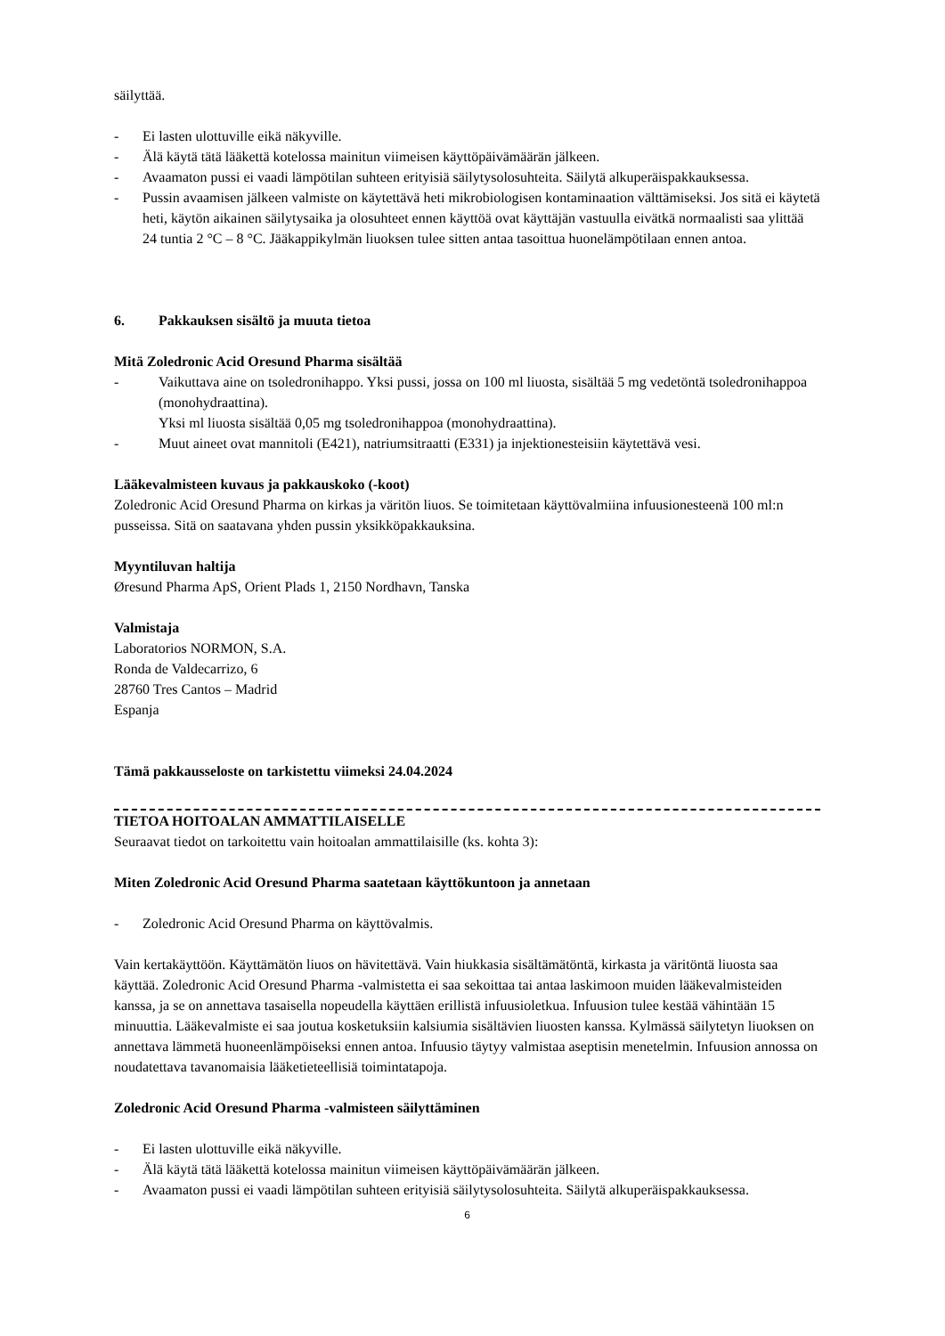säilyttää.
- Ei lasten ulottuville eikä näkyville.
- Älä käytä tätä lääkettä kotelossa mainitun viimeisen käyttöpäivämäärän jälkeen.
- Avaamaton pussi ei vaadi lämpötilan suhteen erityisiä säilytysolosuhteita. Säilytä alkuperäispakkauksessa.
- Pussin avaamisen jälkeen valmiste on käytettävä heti mikrobiologisen kontaminaation välttämiseksi. Jos sitä ei käytetä heti, käytön aikainen säilytysaika ja olosuhteet ennen käyttöä ovat käyttäjän vastuulla eivätkä normaalisti saa ylittää 24 tuntia 2 °C – 8 °C. Jääkappikylmän liuoksen tulee sitten antaa tasoittua huonelämpötilaan ennen antoa.
6. Pakkauksen sisältö ja muuta tietoa
Mitä Zoledronic Acid Oresund Pharma sisältää
- Vaikuttava aine on tsoledronihappo. Yksi pussi, jossa on 100 ml liuosta, sisältää 5 mg vedetöntä tsoledronihappoa (monohydraattina).
Yksi ml liuosta sisältää 0,05 mg tsoledronihappoa (monohydraattina).
- Muut aineet ovat mannitoli (E421), natriumsitraatti (E331) ja injektionesteisiin käytettävä vesi.
Lääkevalmisteen kuvaus ja pakkauskoko (-koot)
Zoledronic Acid Oresund Pharma on kirkas ja väritön liuos. Se toimitetaan käyttövalmiina infuusionesteenä 100 ml:n pusseissa. Sitä on saatavana yhden pussin yksikköpakkauksina.
Myyntiluvan haltija
Øresund Pharma ApS, Orient Plads 1, 2150 Nordhavn, Tanska
Valmistaja
Laboratorios NORMON, S.A.
Ronda de Valdecarrizo, 6
28760 Tres Cantos – Madrid
Espanja
Tämä pakkausseloste on tarkistettu viimeksi 24.04.2024
TIETOA HOITOALAN AMMATTILAISELLE
Seuraavat tiedot on tarkoitettu vain hoitoalan ammattilaisille (ks. kohta 3):
Miten Zoledronic Acid Oresund Pharma saatetaan käyttökuntoon ja annetaan
- Zoledronic Acid Oresund Pharma on käyttövalmis.
Vain kertakäyttöön. Käyttämätön liuos on hävitettävä. Vain hiukkasia sisältämätöntä, kirkasta ja väritöntä liuosta saa käyttää. Zoledronic Acid Oresund Pharma -valmistetta ei saa sekoittaa tai antaa laskimoon muiden lääkevalmisteiden kanssa, ja se on annettava tasaisella nopeudella käyttäen erillistä infuusioletkua. Infuusion tulee kestää vähintään 15 minuuttia. Lääkevalmiste ei saa joutua kosketuksiin kalsiumia sisältävien liuosten kanssa. Kylmässä säilytetyn liuoksen on annettava lämmetä huoneenlämpöiseksi ennen antoa. Infuusio täytyy valmistaa aseptisin menetelmin. Infuusion annossa on noudatettava tavanomaisia lääketieteellisiä toimintatapoja.
Zoledronic Acid Oresund Pharma -valmisteen säilyttäminen
- Ei lasten ulottuville eikä näkyville.
- Älä käytä tätä lääkettä kotelossa mainitun viimeisen käyttöpäivämäärän jälkeen.
- Avaamaton pussi ei vaadi lämpötilan suhteen erityisiä säilytysolosuhteita. Säilytä alkuperäispakkauksessa.
6